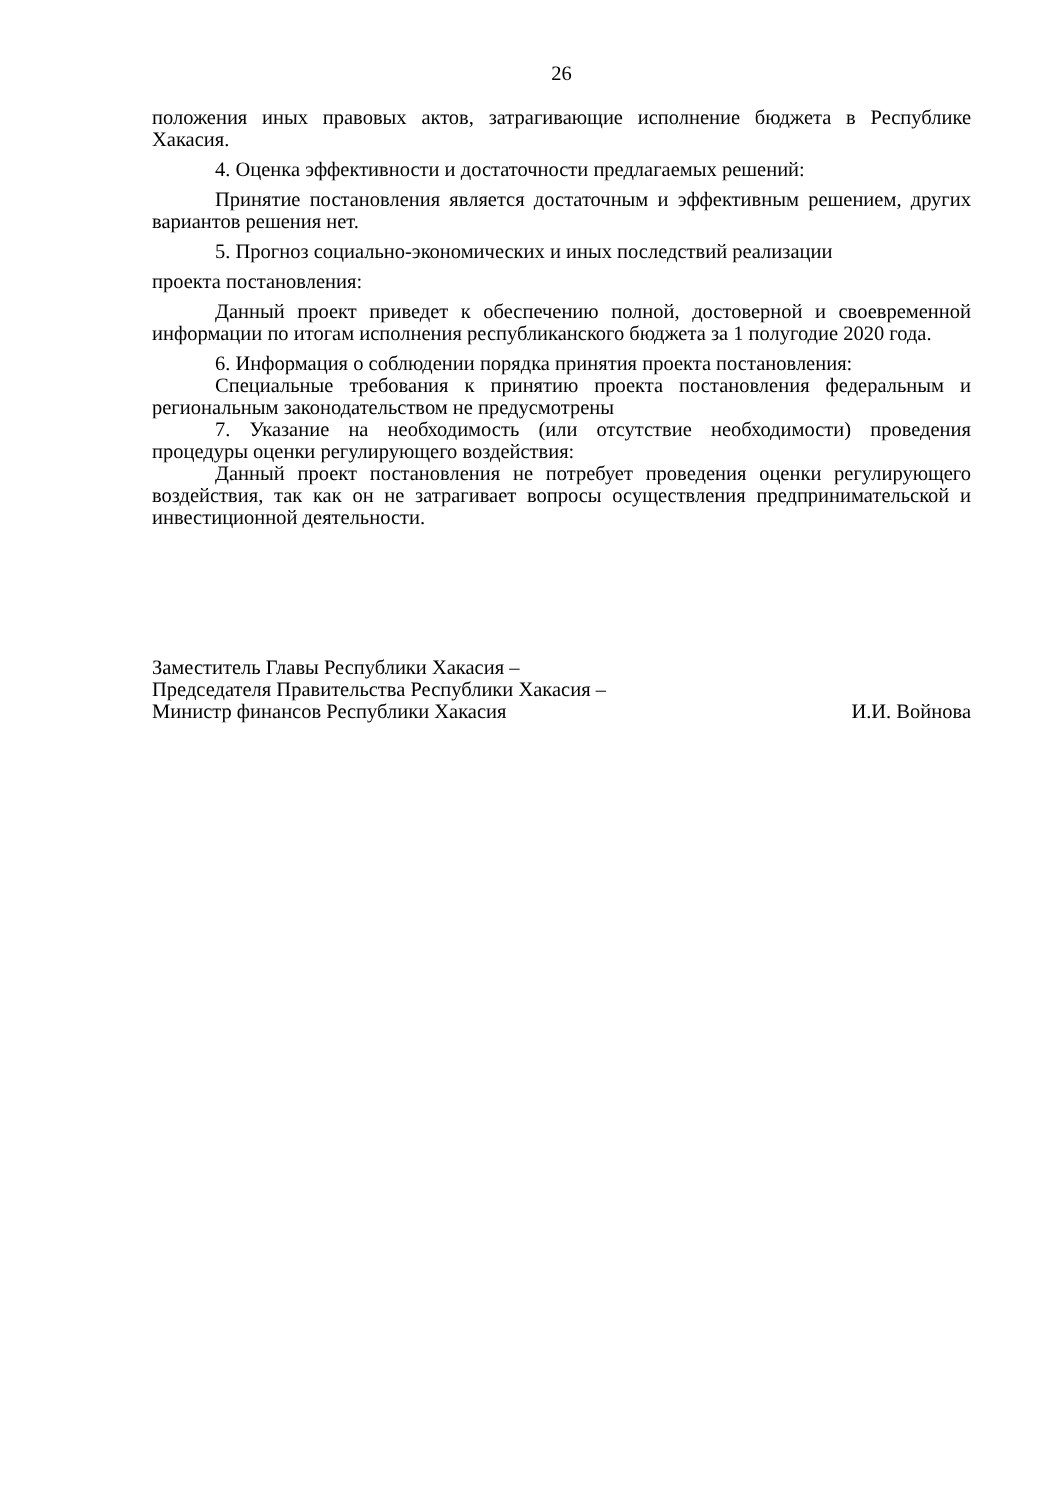26
положения иных правовых актов, затрагивающие исполнение бюджета в Республике Хакасия.
4. Оценка эффективности и достаточности предлагаемых решений:
Принятие постановления является достаточным и эффективным решением, других вариантов решения нет.
5. Прогноз социально-экономических и иных последствий реализации
проекта постановления:
Данный проект приведет к обеспечению полной, достоверной и своевременной информации по итогам исполнения республиканского бюджета за 1 полугодие 2020 года.
6. Информация о соблюдении порядка принятия проекта постановления:
Специальные требования к принятию проекта постановления федеральным и региональным законодательством не предусмотрены
7. Указание на необходимость (или отсутствие необходимости) проведения процедуры оценки регулирующего воздействия:
Данный проект постановления не потребует проведения оценки регулирующего воздействия, так как он не затрагивает вопросы осуществления предпринимательской и инвестиционной деятельности.
Заместитель Главы Республики Хакасия –
Председателя Правительства Республики Хакасия –
Министр финансов Республики Хакасия И.И. Войнова